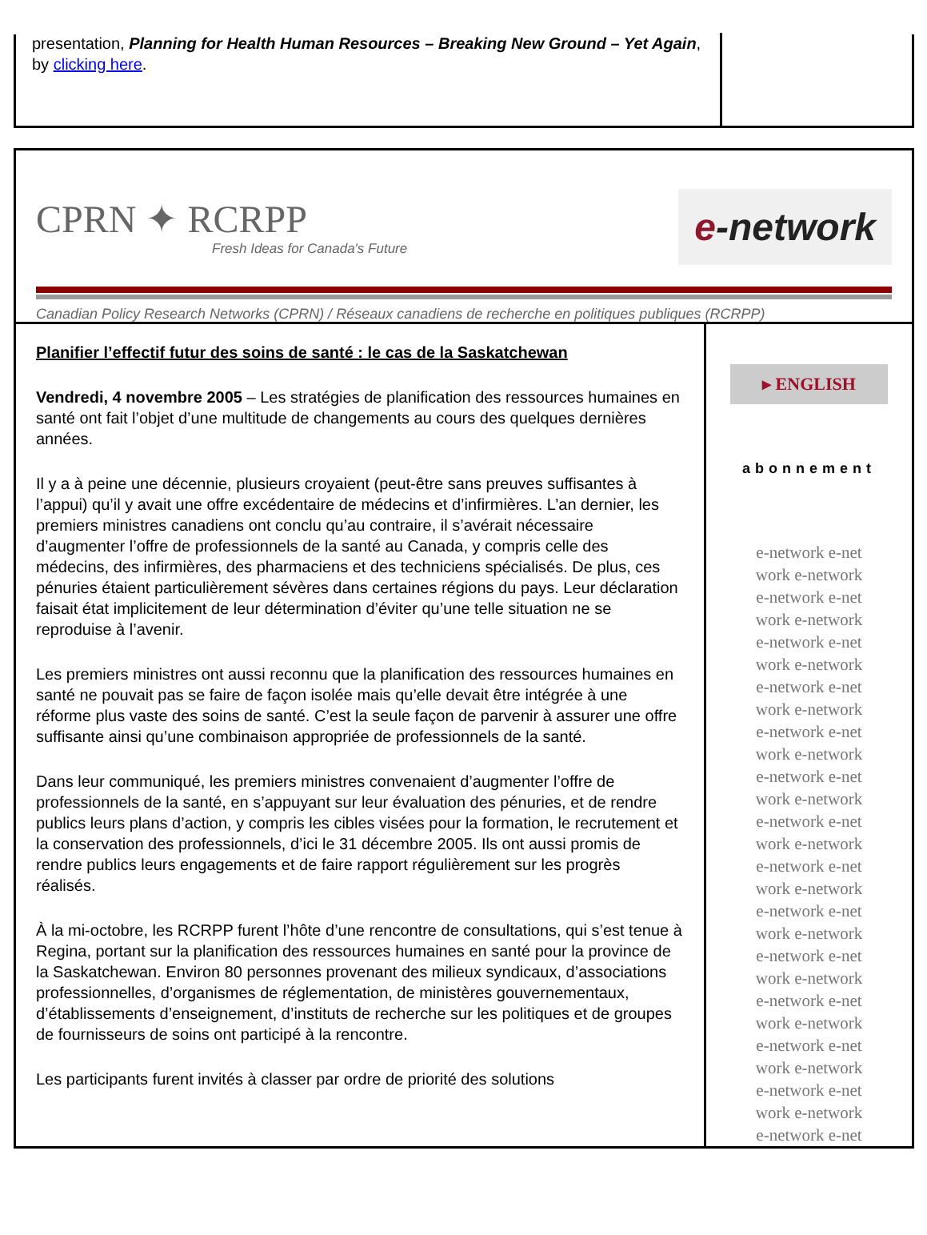presentation, Planning for Health Human Resources – Breaking New Ground – Yet Again, by clicking here.
CPRN ✦ RCRPP
Fresh Ideas for Canada's Future
e-network
Canadian Policy Research Networks (CPRN) / Réseaux canadiens de recherche en politiques publiques (RCRPP)
Planifier l’effectif futur des soins de santé : le cas de la Saskatchewan
Vendredi, 4 novembre 2005 – Les stratégies de planification des ressources humaines en santé ont fait l’objet d’une multitude de changements au cours des quelques dernières années.
Il y a à peine une décennie, plusieurs croyaient (peut-être sans preuves suffisantes à l’appui) qu’il y avait une offre excédentaire de médecins et d’infirmières. L’an dernier, les premiers ministres canadiens ont conclu qu’au contraire, il s’avérait nécessaire d’augmenter l’offre de professionnels de la santé au Canada, y compris celle des médecins, des infirmières, des pharmaciens et des techniciens spécialisés. De plus, ces pénuries étaient particulièrement sévères dans certaines régions du pays. Leur déclaration faisait état implicitement de leur détermination d’éviter qu’une telle situation ne se reproduise à l’avenir.
Les premiers ministres ont aussi reconnu que la planification des ressources humaines en santé ne pouvait pas se faire de façon isolée mais qu’elle devait être intégrée à une réforme plus vaste des soins de santé. C’est la seule façon de parvenir à assurer une offre suffisante ainsi qu’une combinaison appropriée de professionnels de la santé.
Dans leur communiqué, les premiers ministres convenaient d’augmenter l’offre de professionnels de la santé, en s’appuyant sur leur évaluation des pénuries, et de rendre publics leurs plans d’action, y compris les cibles visées pour la formation, le recrutement et la conservation des professionnels, d’ici le 31 décembre 2005. Ils ont aussi promis de rendre publics leurs engagements et de faire rapport régulièrement sur les progrès réalisés.
À la mi-octobre, les RCRPP furent l’hôte d’une rencontre de consultations, qui s’est tenue à Regina, portant sur la planification des ressources humaines en santé pour la province de la Saskatchewan. Environ 80 personnes provenant des milieux syndicaux, d’associations professionnelles, d’organismes de réglementation, de ministères gouvernementaux, d’établissements d’enseignement, d’instituts de recherche sur les politiques et de groupes de fournisseurs de soins ont participé à la rencontre.
Les participants furent invités à classer par ordre de priorité des solutions
▸ ENGLISH
abonnement
e-network e-net
work e-network
e-network e-net
work e-network
e-network e-net
work e-network
e-network e-net
work e-network
e-network e-net
work e-network
e-network e-net
work e-network
e-network e-net
work e-network
e-network e-net
work e-network
e-network e-net
work e-network
e-network e-net
work e-network
e-network e-net
work e-network
e-network e-net
work e-network
e-network e-net
work e-network
e-network e-net